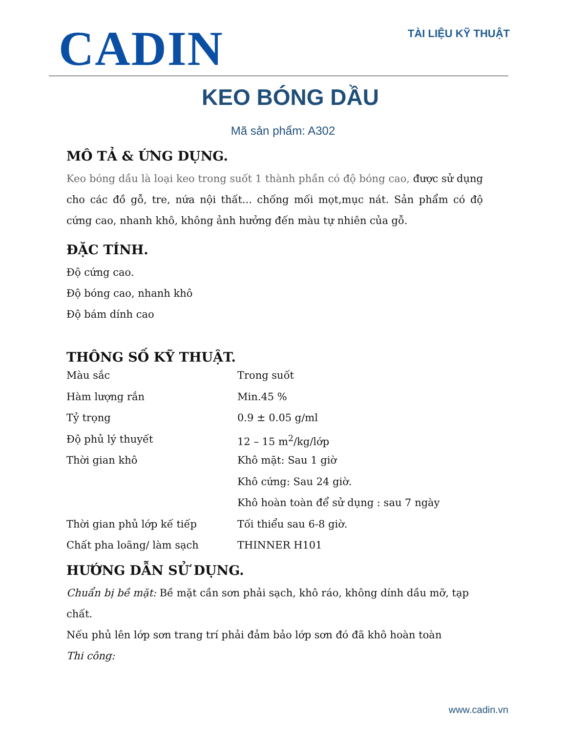CADIN
TÀI LIỆU KỸ THUẬT
KEO BÓNG DẦU
Mã sản phẩm: A302
MÔ TẢ & ỨNG DỤNG.
Keo bóng dầu là loại keo trong suốt 1 thành phần có độ bóng cao, được sử dụng cho các đồ gỗ, tre, nứa nội thất... chống mối mọt,mục nát. Sản phẩm có độ cứng cao, nhanh khô, không ảnh hưởng đến màu tự nhiên của gỗ.
ĐẶC TÍNH.
Độ cứng cao.
Độ bóng cao, nhanh khô
Độ bám dính cao
THÔNG SỐ KỸ THUẬT.
| Màu sắc | Trong suốt |
| Hàm lượng rắn | Min.45 % |
| Tỷ trọng | 0.9 ± 0.05 g/ml |
| Độ phủ lý thuyết | 12 – 15 m<sup>2</sup>/kg/lớp |
| Thời gian khô | Khô mặt: Sau 1 giờ |
| | Khô cứng: Sau 24 giờ. |
| | Khô hoàn toàn để sử dụng : sau 7 ngày |
| Thời gian phủ lớp kế tiếp | Tối thiểu sau 6-8 giờ. |
| Chất pha loãng/ làm sạch | THINNER H101 |
HƯỚNG DẪN SỬ DỤNG.
Chuẩn bị bề mặt: Bề mặt cần sơn phải sạch, khô ráo, không dính dầu mỡ, tạp chất.
Nếu phủ lên lớp sơn trang trí phải đảm bảo lớp sơn đó đã khô hoàn toàn
Thi công:
www.cadin.vn